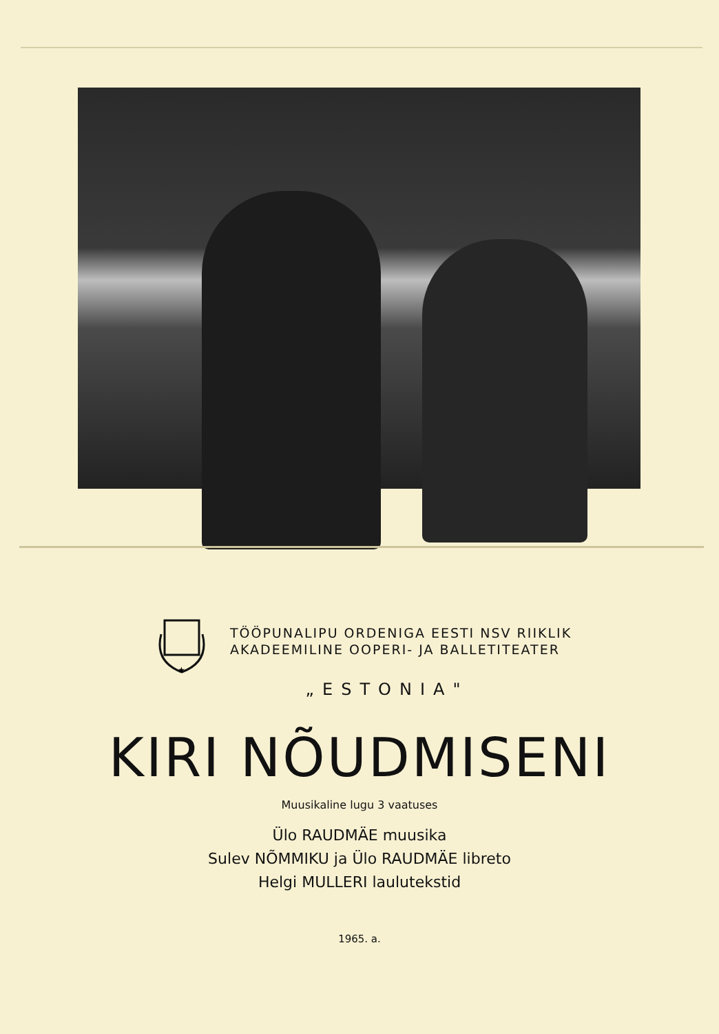★
TÖÖPUNALIPU ORDENIGA EESTI NSV RIIKLIK
AKADEEMILINE OOPERI- JA BALLETITEATER
„ESTONIA"
KIRI NÕUDMISENI
Muusikaline lugu 3 vaatuses
Ülo RAUDMÄE muusika
Sulev NÕMMIKU ja Ülo RAUDMÄE libreto
Helgi MULLERI laulutekstid
1965. a.